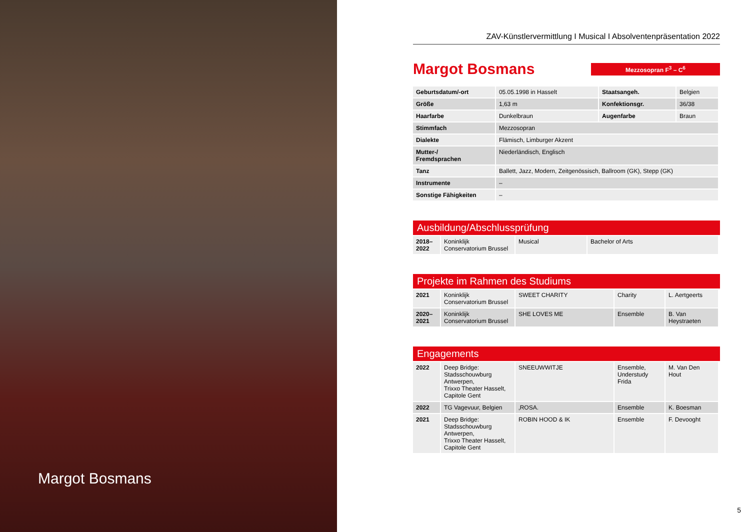Margot Bosmans
ZAV-Künstlervermittlung I Musical I Absolventenpräsentation 2022
Margot Bosmans
Mezzosopran F<sup>3</sup> – C<sup>6</sup>
| Geburtsdatum/-ort | 05.05.1998 in Hasselt | Staatsangeh. | Belgien |
| Größe | 1,63 m | Konfektionsgr. | 36/38 |
| Haarfarbe | Dunkelbraun | Augenfarbe | Braun |
| Stimmfach | Mezzosopran | | |
| Dialekte | Flämisch, Limburger Akzent | | |
| Mutter-/ Fremdsprachen | Niederländisch, Englisch | | |
| Tanz | Ballett, Jazz, Modern, Zeitgenössisch, Ballroom (GK), Stepp (GK) | | |
| Instrumente | – | | |
| Sonstige Fähigkeiten | – | | |
Ausbildung/Abschlussprüfung
| 2018– 2022 | Koninklijk Conservatorium Brussel | Musical | Bachelor of Arts |
Projekte im Rahmen des Studiums
| 2021 | Koninklijk Conservatorium Brussel | SWEET CHARITY | Charity | L. Aertgeerts |
| 2020– 2021 | Koninklijk Conservatorium Brussel | SHE LOVES ME | Ensemble | B. Van Heystraeten |
Engagements
| 2022 | Deep Bridge: Stadsschouwburg Antwerpen, Trixxo Theater Hasselt, Capitole Gent | SNEEUWWITJE | Ensemble, Understudy Frida | M. Van Den Hout |
| 2022 | TG Vagevuur, Belgien | ‚ROSA. | Ensemble | K. Boesman |
| 2021 | Deep Bridge: Stadsschouwburg Antwerpen, Trixxo Theater Hasselt, Capitole Gent | ROBIN HOOD & IK | Ensemble | F. Devooght |
5